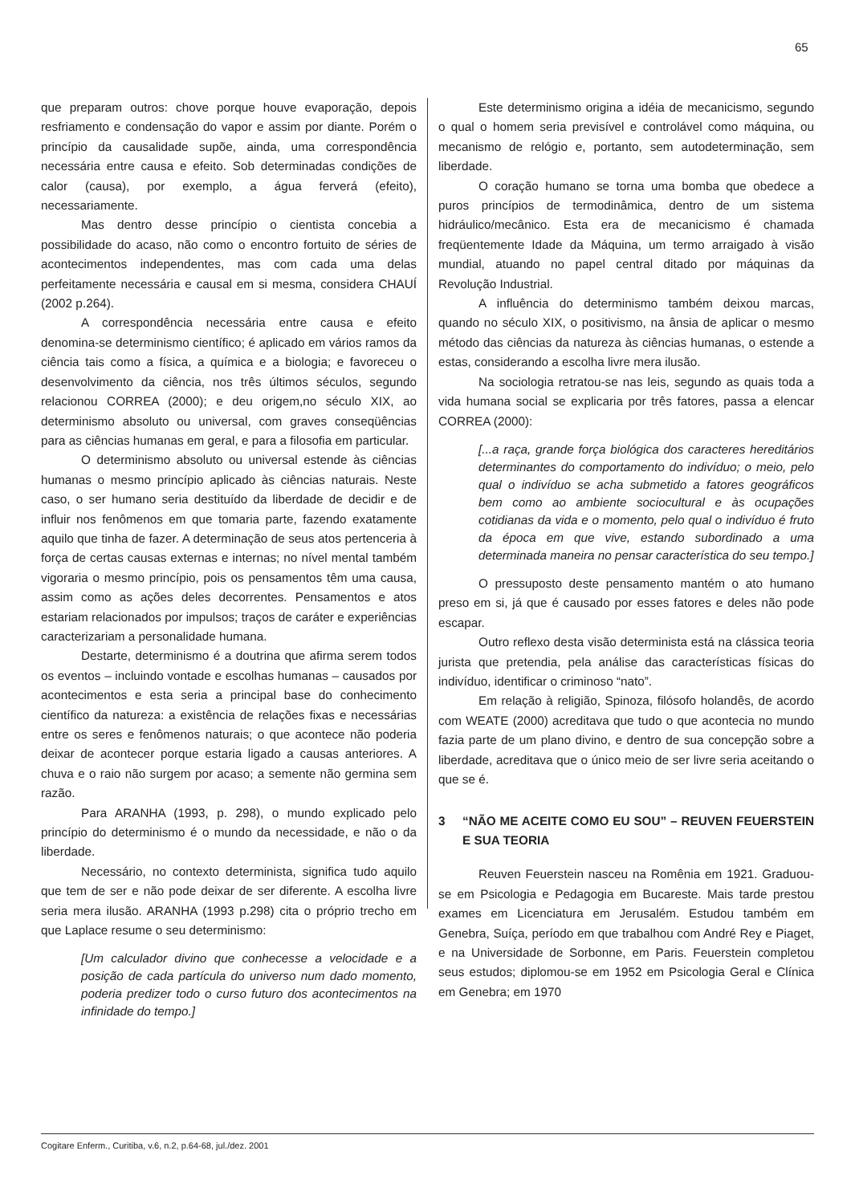65
que preparam outros: chove porque houve evaporação, depois resfriamento e condensação do vapor e assim por diante. Porém o princípio da causalidade supõe, ainda, uma correspondência necessária entre causa e efeito. Sob determinadas condições de calor (causa), por exemplo, a água ferverá (efeito), necessariamente.
Mas dentro desse princípio o cientista concebia a possibilidade do acaso, não como o encontro fortuito de séries de acontecimentos independentes, mas com cada uma delas perfeitamente necessária e causal em si mesma, considera CHAUÍ (2002 p.264).
A correspondência necessária entre causa e efeito denomina-se determinismo científico; é aplicado em vários ramos da ciência tais como a física, a química e a biologia; e favoreceu o desenvolvimento da ciência, nos três últimos séculos, segundo relacionou CORREA (2000); e deu origem,no século XIX, ao determinismo absoluto ou universal, com graves conseqüências para as ciências humanas em geral, e para a filosofia em particular.
O determinismo absoluto ou universal estende às ciências humanas o mesmo princípio aplicado às ciências naturais. Neste caso, o ser humano seria destituído da liberdade de decidir e de influir nos fenômenos em que tomaria parte, fazendo exatamente aquilo que tinha de fazer. A determinação de seus atos pertenceria à força de certas causas externas e internas; no nível mental também vigoraria o mesmo princípio, pois os pensamentos têm uma causa, assim como as ações deles decorrentes. Pensamentos e atos estariam relacionados por impulsos; traços de caráter e experiências caracterizariam a personalidade humana.
Destarte, determinismo é a doutrina que afirma serem todos os eventos – incluindo vontade e escolhas humanas – causados por acontecimentos e esta seria a principal base do conhecimento científico da natureza: a existência de relações fixas e necessárias entre os seres e fenômenos naturais; o que acontece não poderia deixar de acontecer porque estaria ligado a causas anteriores. A chuva e o raio não surgem por acaso; a semente não germina sem razão.
Para ARANHA (1993, p. 298), o mundo explicado pelo princípio do determinismo é o mundo da necessidade, e não o da liberdade.
Necessário, no contexto determinista, significa tudo aquilo que tem de ser e não pode deixar de ser diferente. A escolha livre seria mera ilusão. ARANHA (1993 p.298) cita o próprio trecho em que Laplace resume o seu determinismo:
[Um calculador divino que conhecesse a velocidade e a posição de cada partícula do universo num dado momento, poderia predizer todo o curso futuro dos acontecimentos na infinidade do tempo.]
Este determinismo origina a idéia de mecanicismo, segundo o qual o homem seria previsível e controlável como máquina, ou mecanismo de relógio e, portanto, sem autodeterminação, sem liberdade.
O coração humano se torna uma bomba que obedece a puros princípios de termodinâmica, dentro de um sistema hidráulico/mecânico. Esta era de mecanicismo é chamada freqüentemente Idade da Máquina, um termo arraigado à visão mundial, atuando no papel central ditado por máquinas da Revolução Industrial.
A influência do determinismo também deixou marcas, quando no século XIX, o positivismo, na ânsia de aplicar o mesmo método das ciências da natureza às ciências humanas, o estende a estas, considerando a escolha livre mera ilusão.
Na sociologia retratou-se nas leis, segundo as quais toda a vida humana social se explicaria por três fatores, passa a elencar CORREA (2000):
[...a raça, grande força biológica dos caracteres hereditários determinantes do comportamento do indivíduo; o meio, pelo qual o indivíduo se acha submetido a fatores geográficos bem como ao ambiente sociocultural e às ocupações cotidianas da vida e o momento, pelo qual o indivíduo é fruto da época em que vive, estando subordinado a uma determinada maneira no pensar característica do seu tempo.]
O pressuposto deste pensamento mantém o ato humano preso em si, já que é causado por esses fatores e deles não pode escapar.
Outro reflexo desta visão determinista está na clássica teoria jurista que pretendia, pela análise das características físicas do indivíduo, identificar o criminoso “nato”.
Em relação à religião, Spinoza, filósofo holandês, de acordo com WEATE (2000) acreditava que tudo o que acontecia no mundo fazia parte de um plano divino, e dentro de sua concepção sobre a liberdade, acreditava que o único meio de ser livre seria aceitando o que se é.
3 “NÃO ME ACEITE COMO EU SOU” – REUVEN FEUERSTEIN E SUA TEORIA
Reuven Feuerstein nasceu na Romênia em 1921. Graduou-se em Psicologia e Pedagogia em Bucareste. Mais tarde prestou exames em Licenciatura em Jerusalém. Estudou também em Genebra, Suíça, período em que trabalhou com André Rey e Piaget, e na Universidade de Sorbonne, em Paris. Feuerstein completou seus estudos; diplomou-se em 1952 em Psicologia Geral e Clínica em Genebra; em 1970
Cogitare Enferm., Curitiba, v.6, n.2, p.64-68, jul./dez. 2001